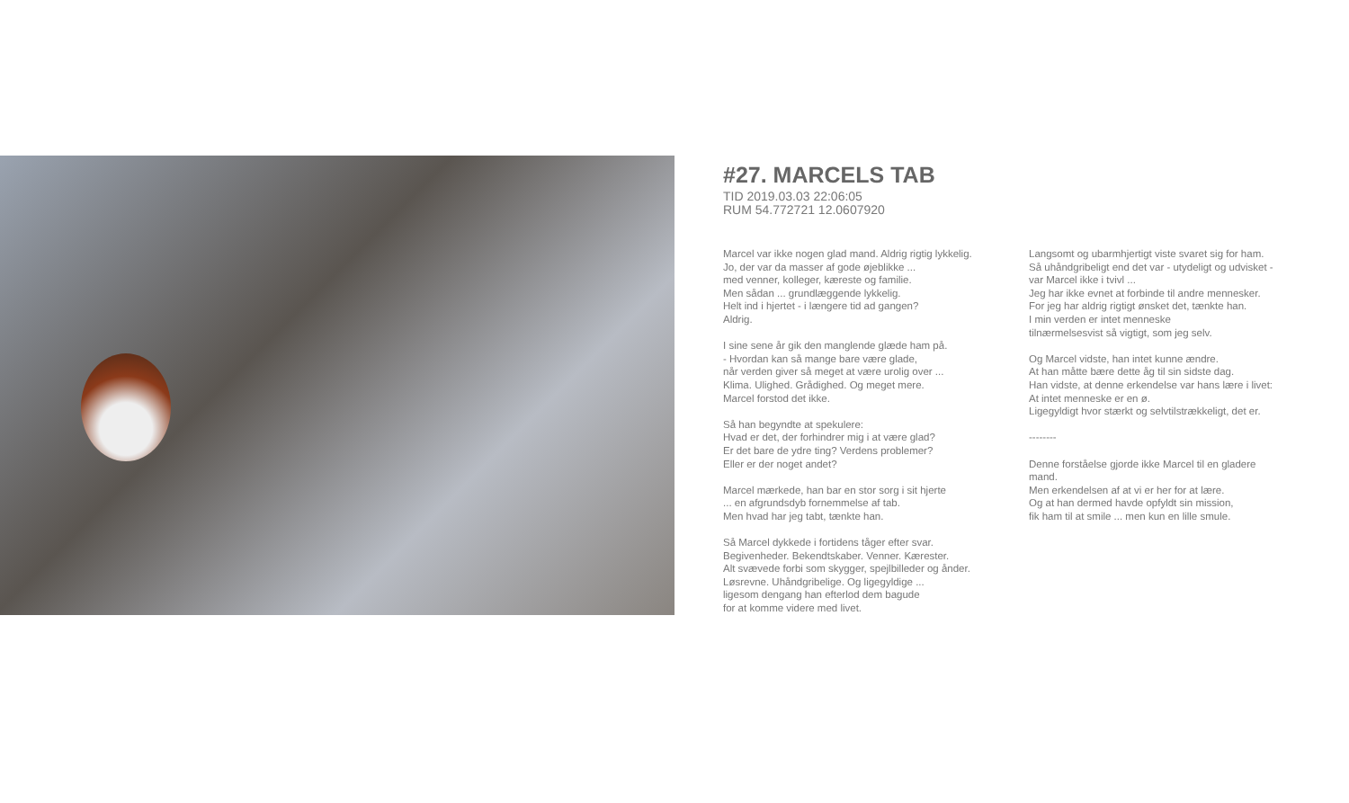#27. MARCELS TAB
TID 2019.03.03 22:06:05
RUM 54.772721 12.0607920
Marcel var ikke nogen glad mand. Aldrig rigtig lykkelig.
Jo, der var da masser af gode øjeblikke ...
med venner, kolleger, kæreste og familie.
Men sådan ... grundlæggende lykkelig.
Helt ind i hjertet - i længere tid ad gangen?
Aldrig.
I sine sene år gik den manglende glæde ham på.
- Hvordan kan så mange bare være glade,
når verden giver så meget at være urolig over ...
Klima. Ulighed. Grådighed. Og meget mere.
Marcel forstod det ikke.
Så han begyndte at spekulere:
Hvad er det, der forhindrer mig i at være glad?
Er det bare de ydre ting? Verdens problemer?
Eller er der noget andet?
Marcel mærkede, han bar en stor sorg i sit hjerte
... en afgrundsdyb fornemmelse af tab.
Men hvad har jeg tabt, tænkte han.
Så Marcel dykkede i fortidens tåger efter svar.
Begivenheder. Bekendtskaber. Venner. Kærester.
Alt svævede forbi som skygger, spejlbilleder og ånder.
Løsrevne. Uhåndgribelige. Og ligegyldige ...
ligesom dengang han efterlod dem bagude
for at komme videre med livet.
Langsomt og ubarmhjertigt viste svaret sig for ham.
Så uhåndgribeligt end det var - utydeligt og udvisket -
var Marcel ikke i tvivl ...
Jeg har ikke evnet at forbinde til andre mennesker.
For jeg har aldrig rigtigt ønsket det, tænkte han.
I min verden er intet menneske
tilnærmelsesvist så vigtigt, som jeg selv.
Og Marcel vidste, han intet kunne ændre.
At han måtte bære dette åg til sin sidste dag.
Han vidste, at denne erkendelse var hans lære i livet:
At intet menneske er en ø.
Ligegyldigt hvor stærkt og selvtilstrækkeligt, det er.
--------
Denne forståelse gjorde ikke Marcel til en gladere mand.
Men erkendelsen af at vi er her for at lære.
Og at han dermed havde opfyldt sin mission,
fik ham til at smile ... men kun en lille smule.